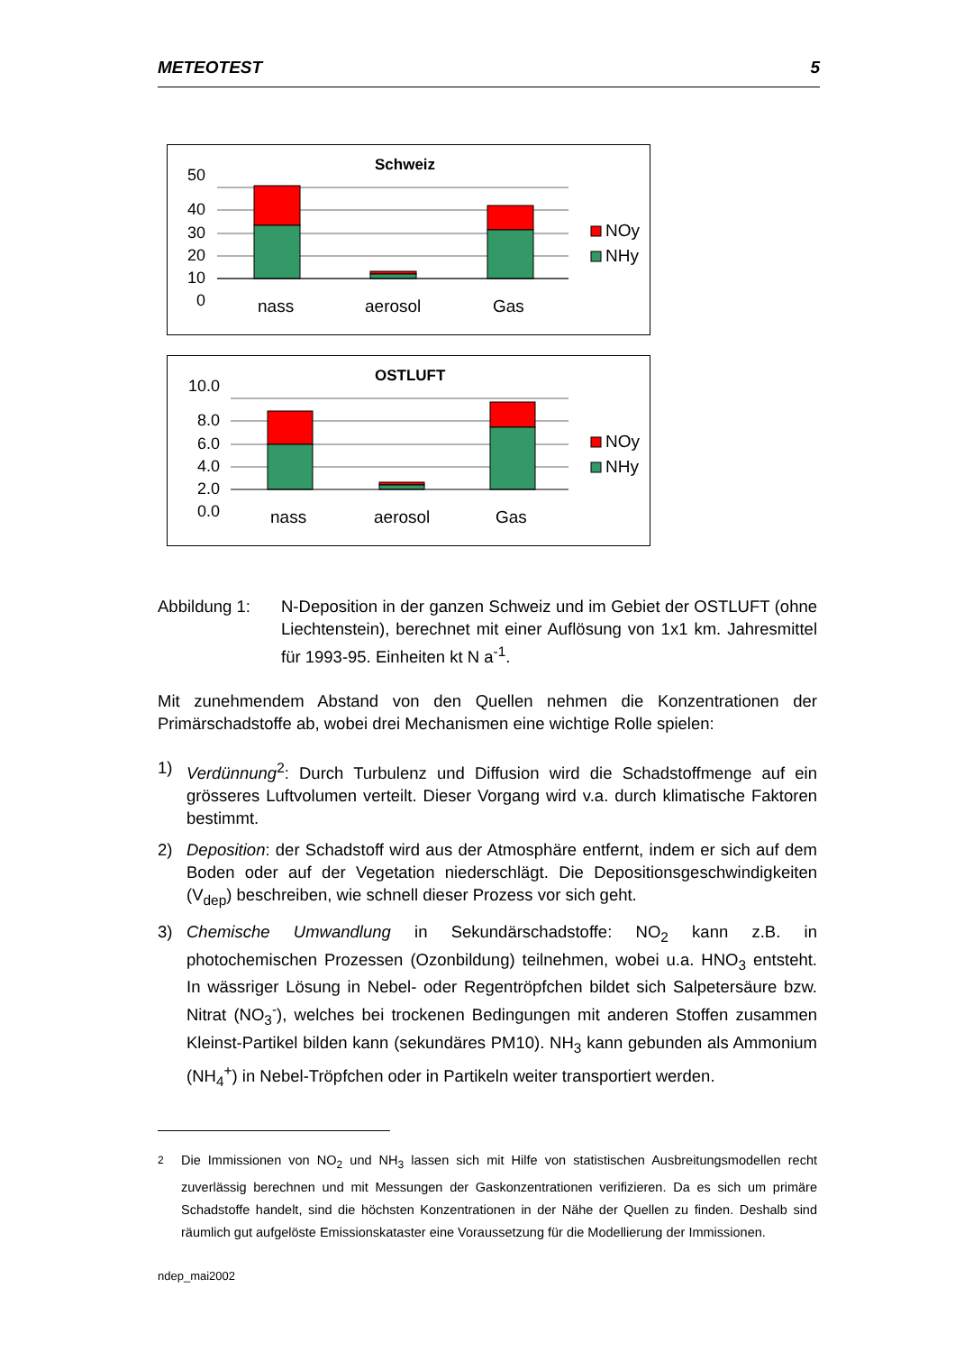METEOTEST 5
Schweiz
50
40
30
20
10
0
nass
aerosol
Gas
NOy
NHy
OSTLUFT
10.0
8.0
6.0
4.0
2.0
0.0
nass
aerosol
Gas
NOy
NHy
Abbildung 1: N-Deposition in der ganzen Schweiz und im Gebiet der OSTLUFT (ohne Liechtenstein), berechnet mit einer Auflösung von 1x1 km. Jahresmittel für 1993-95. Einheiten kt N a<sup>-1</sup>.
Mit zunehmendem Abstand von den Quellen nehmen die Konzentrationen der Primärschadstoffe ab, wobei drei Mechanismen eine wichtige Rolle spielen:
1) Verdünnung<sup>2</sup>: Durch Turbulenz und Diffusion wird die Schadstoffmenge auf ein grösseres Luftvolumen verteilt. Dieser Vorgang wird v.a. durch klimatische Faktoren bestimmt.
2) Deposition: der Schadstoff wird aus der Atmosphäre entfernt, indem er sich auf dem Boden oder auf der Vegetation niederschlägt. Die Depositionsgeschwindigkeiten (V<sub>dep</sub>) beschreiben, wie schnell dieser Prozess vor sich geht.
3) Chemische Umwandlung in Sekundärschadstoffe: NO<sub>2</sub> kann z.B. in photochemischen Prozessen (Ozonbildung) teilnehmen, wobei u.a. HNO<sub>3</sub> entsteht. In wässriger Lösung in Nebel- oder Regentröpfchen bildet sich Salpetersäure bzw. Nitrat (NO<sub>3</sub><sup>-</sup>), welches bei trockenen Bedingungen mit anderen Stoffen zusammen Kleinst-Partikel bilden kann (sekundäres PM10). NH<sub>3</sub> kann gebunden als Ammonium (NH<sub>4</sub><sup>+</sup>) in Nebel-Tröpfchen oder in Partikeln weiter transportiert werden.
<sup>2</sup> Die Immissionen von NO<sub>2</sub> und NH<sub>3</sub> lassen sich mit Hilfe von statistischen Ausbreitungsmodellen recht zuverlässig berechnen und mit Messungen der Gaskonzentrationen verifizieren. Da es sich um primäre Schadstoffe handelt, sind die höchsten Konzentrationen in der Nähe der Quellen zu finden. Deshalb sind räumlich gut aufgelöste Emissionskataster eine Voraussetzung für die Modellierung der Immissionen.
ndep_mai2002